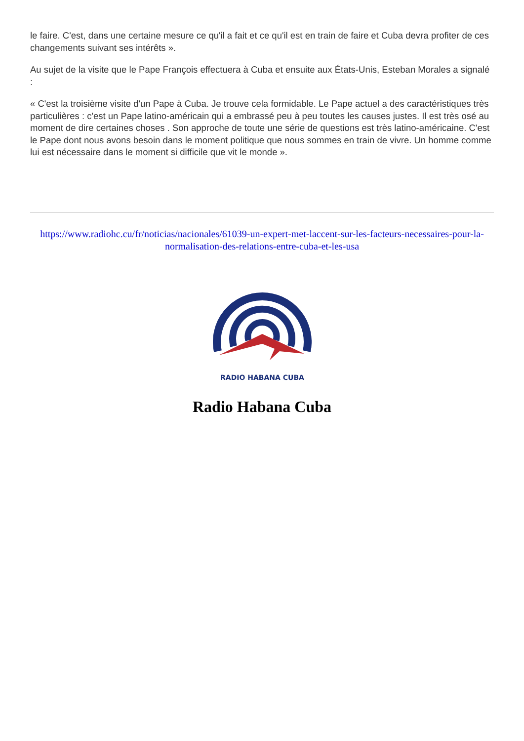le faire. C'est, dans une certaine mesure ce qu'il a fait et ce qu'il est en train de faire et Cuba devra profiter de ces changements suivant ses intérêts ».
Au sujet de la visite que le Pape François effectuera à Cuba et ensuite aux États-Unis, Esteban Morales a signalé :
« C'est la troisième visite d'un Pape à Cuba. Je trouve cela formidable. Le Pape actuel a des caractéristiques très particulières : c'est un Pape latino-américain qui a embrassé peu à peu toutes les causes justes. Il est très osé au moment de dire certaines choses . Son approche de toute une série de questions est très latino-américaine. C'est le Pape dont nous avons besoin dans le moment politique que nous sommes en train de vivre. Un homme comme lui est nécessaire dans le moment si difficile que vit le monde ».
https://www.radiohc.cu/fr/noticias/nacionales/61039-un-expert-met-laccent-sur-les-facteurs-necessaires-pour-la-normalisation-des-relations-entre-cuba-et-les-usa
RADIO HABANA CUBA
Radio Habana Cuba